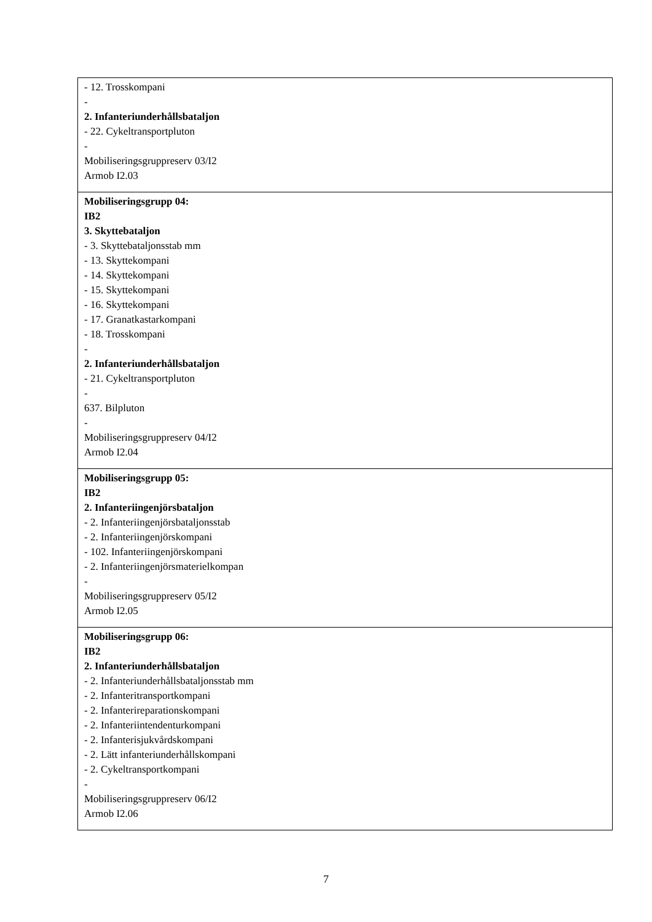| - 12. Trosskompani - 2. Infanteriunderhållsbataljon - 22. Cykeltransportpluton - Mobiliseringsgruppreserv 03/I2 Armob I2.03 |
| Mobiliseringsgrupp 04: IB2 3. Skyttebataljon - 3. Skyttebataljonsstab mm - 13. Skyttekompani - 14. Skyttekompani - 15. Skyttekompani - 16. Skyttekompani - 17. Granatkastarkompani - 18. Trosskompani - 2. Infanteriunderhållsbataljon - 21. Cykeltransportpluton - 637. Bilpluton - Mobiliseringsgruppreserv 04/I2 Armob I2.04 |
| Mobiliseringsgrupp 05: IB2 2. Infanteriingenjörsbataljon - 2. Infanteriingenjörsbataljonsstab - 2. Infanteriingenjörskompani - 102. Infanteriingenjörskompani - 2. Infanteriingenjörsmaterielkompan - Mobiliseringsgruppreserv 05/I2 Armob I2.05 |
| Mobiliseringsgrupp 06: IB2 2. Infanteriunderhållsbataljon - 2. Infanteriunderhållsbataljonsstab mm - 2. Infanteritransportkompani - 2. Infanterireparationskompani - 2. Infanteriintendenturkompani - 2. Infanterisjukvårdskompani - 2. Lätt infanteriunderhållskompani - 2. Cykeltransportkompani - Mobiliseringsgruppreserv 06/I2 Armob I2.06 |
7